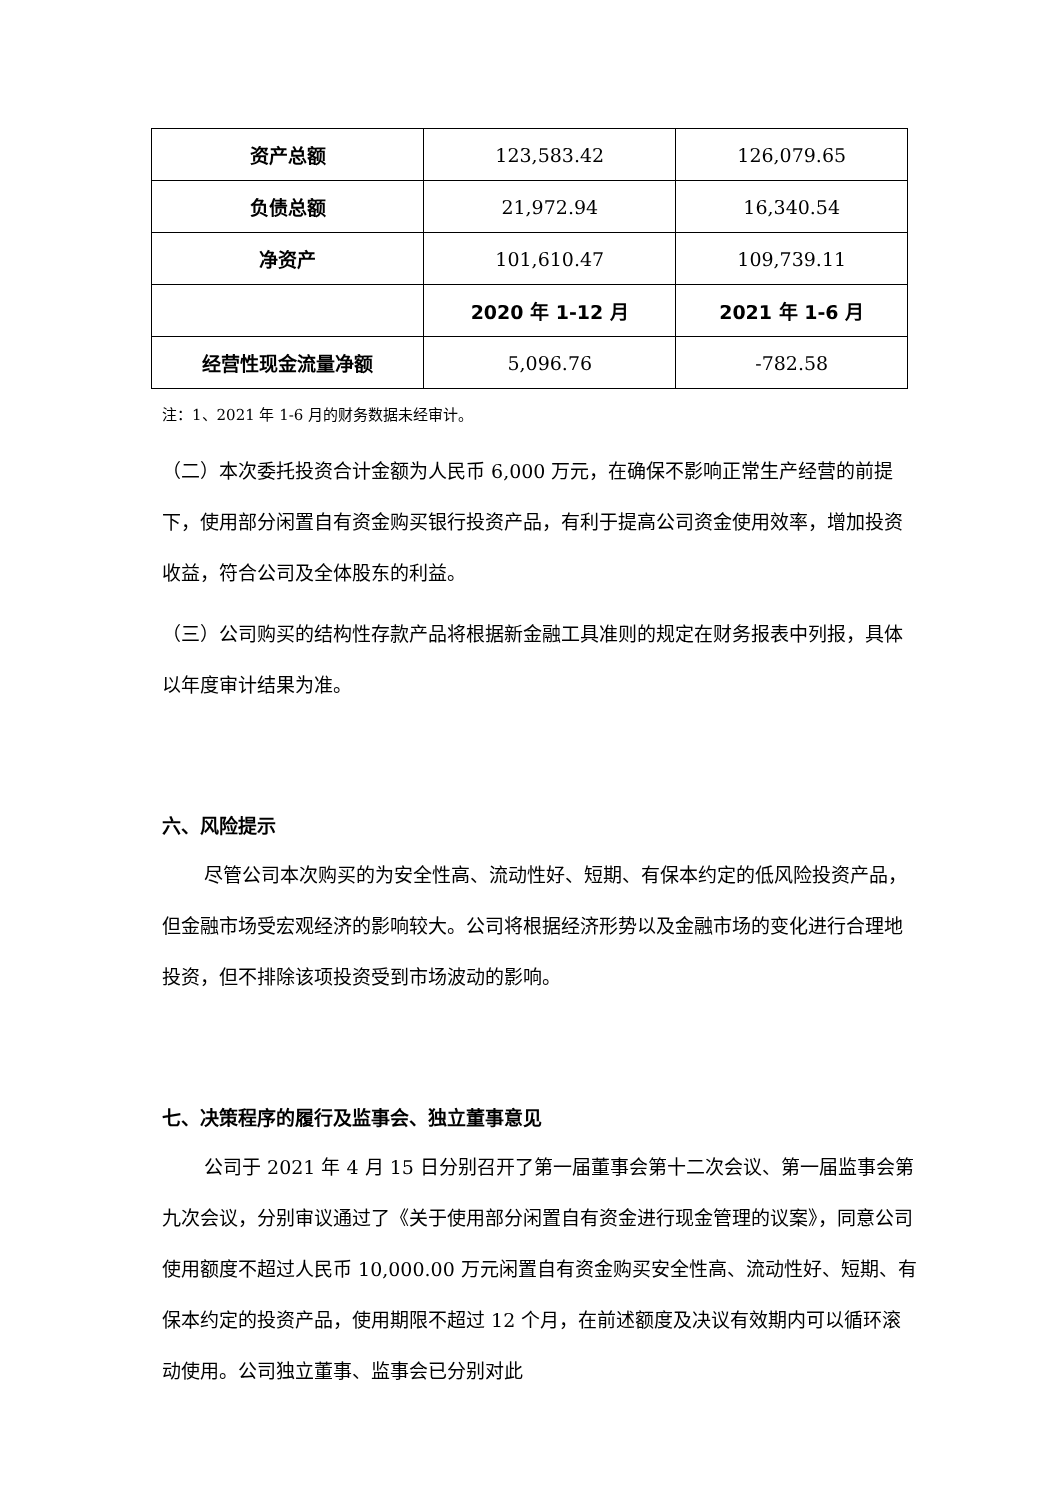| 资产总额 | 123,583.42 | 126,079.65 |
| 负债总额 | 21,972.94 | 16,340.54 |
| 净资产 | 101,610.47 | 109,739.11 |
| | 2020 年 1-12 月 | 2021 年 1-6 月 |
| 经营性现金流量净额 | 5,096.76 | -782.58 |
注：1、2021 年 1-6 月的财务数据未经审计。
（二）本次委托投资合计金额为人民币 6,000 万元，在确保不影响正常生产经营的前提下，使用部分闲置自有资金购买银行投资产品，有利于提高公司资金使用效率，增加投资收益，符合公司及全体股东的利益。
（三）公司购买的结构性存款产品将根据新金融工具准则的规定在财务报表中列报，具体以年度审计结果为准。
六、风险提示
尽管公司本次购买的为安全性高、流动性好、短期、有保本约定的低风险投资产品，但金融市场受宏观经济的影响较大。公司将根据经济形势以及金融市场的变化进行合理地投资，但不排除该项投资受到市场波动的影响。
七、决策程序的履行及监事会、独立董事意见
公司于 2021 年 4 月 15 日分别召开了第一届董事会第十二次会议、第一届监事会第九次会议，分别审议通过了《关于使用部分闲置自有资金进行现金管理的议案》，同意公司使用额度不超过人民币 10,000.00 万元闲置自有资金购买安全性高、流动性好、短期、有保本约定的投资产品，使用期限不超过 12 个月，在前述额度及决议有效期内可以循环滚动使用。公司独立董事、监事会已分别对此